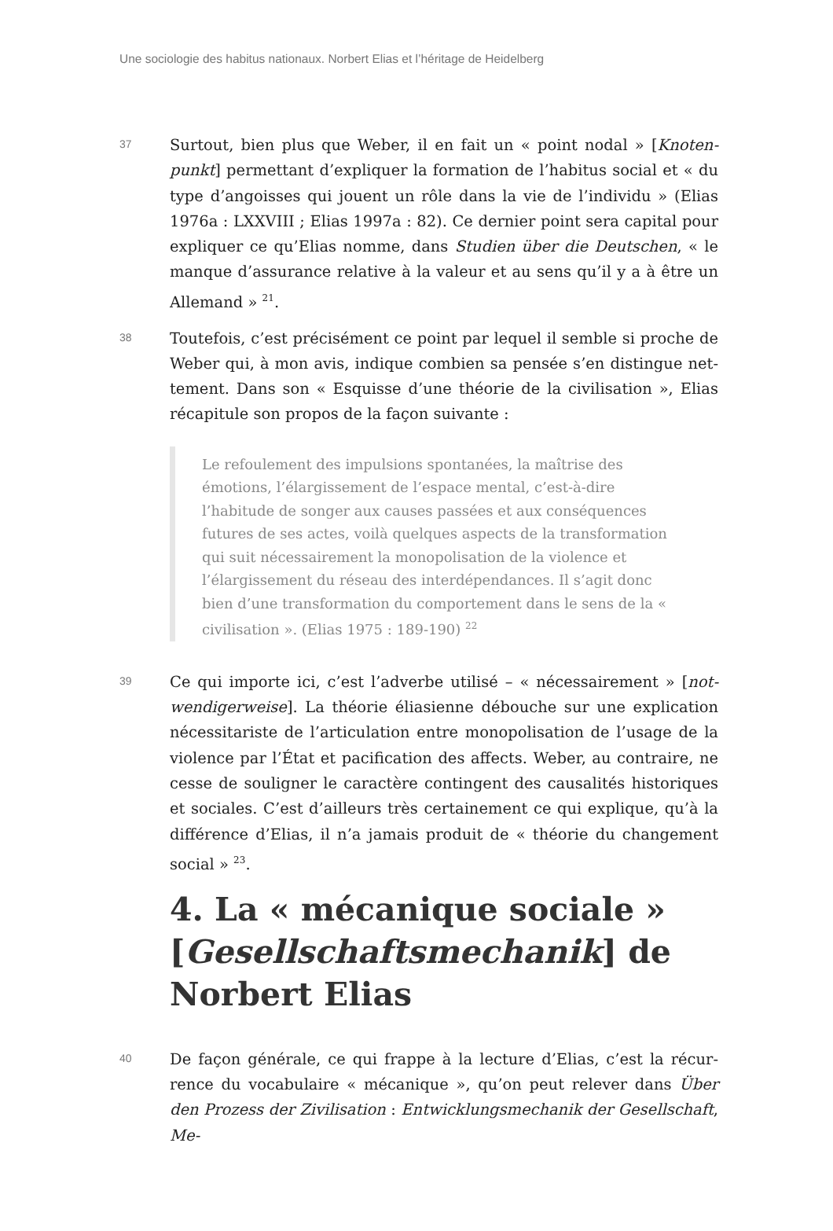Une sociologie des habitus nationaux. Norbert Elias et l’héritage de Heidelberg
37
Surtout, bien plus que Weber, il en fait un « point nodal » [Knoten­punkt] permettant d’expliquer la formation de l’habitus social et « du type d’angoisses qui jouent un rôle dans la vie de l’individu » (Elias 1976a : LXXVIII ; Elias 1997a : 82). Ce dernier point sera capital pour expliquer ce qu’Elias nomme, dans Studien über die Deutschen, « le manque d’assurance relative à la valeur et au sens qu’il y a à être un Allemand » <sup>21</sup>.
38
Toutefois, c’est précisément ce point par lequel il semble si proche de Weber qui, à mon avis, indique combien sa pensée s’en distingue net­tement. Dans son « Esquisse d’une théorie de la civilisation », Elias récapitule son propos de la façon suivante :
Le refoulement des impulsions spontanées, la maîtrise des émotions, l’élargissement de l’espace mental, c’est-à-dire l’habitude de songer aux causes passées et aux conséquences futures de ses actes, voilà quelques aspects de la transformation qui suit nécessairement la monopolisation de la violence et l’élargissement du réseau des inter­dépendances. Il s’agit donc bien d’une transformation du comporte­ment dans le sens de la « civilisation ». (Elias 1975 : 189-190) <sup>22</sup>
39
Ce qui importe ici, c’est l’adverbe utilisé – « nécessairement » [not­wendigerweise]. La théorie éliasienne débouche sur une explication nécessitariste de l’articulation entre monopolisation de l’usage de la violence par l’État et pacification des affects. Weber, au contraire, ne cesse de souligner le caractère contingent des causalités historiques et sociales. C’est d’ailleurs très certainement ce qui explique, qu’à la différence d’Elias, il n’a jamais produit de « théorie du changement social » <sup>23</sup>.
4. La « mécanique sociale » [Ge­sellschaftsmechanik] de Norbert Elias
40
De façon générale, ce qui frappe à la lecture d’Elias, c’est la récur­rence du vocabulaire « mécanique », qu’on peut relever dans Über den Prozess der Zivilisation : Entwicklungsmechanik der Gesellschaft, Me-